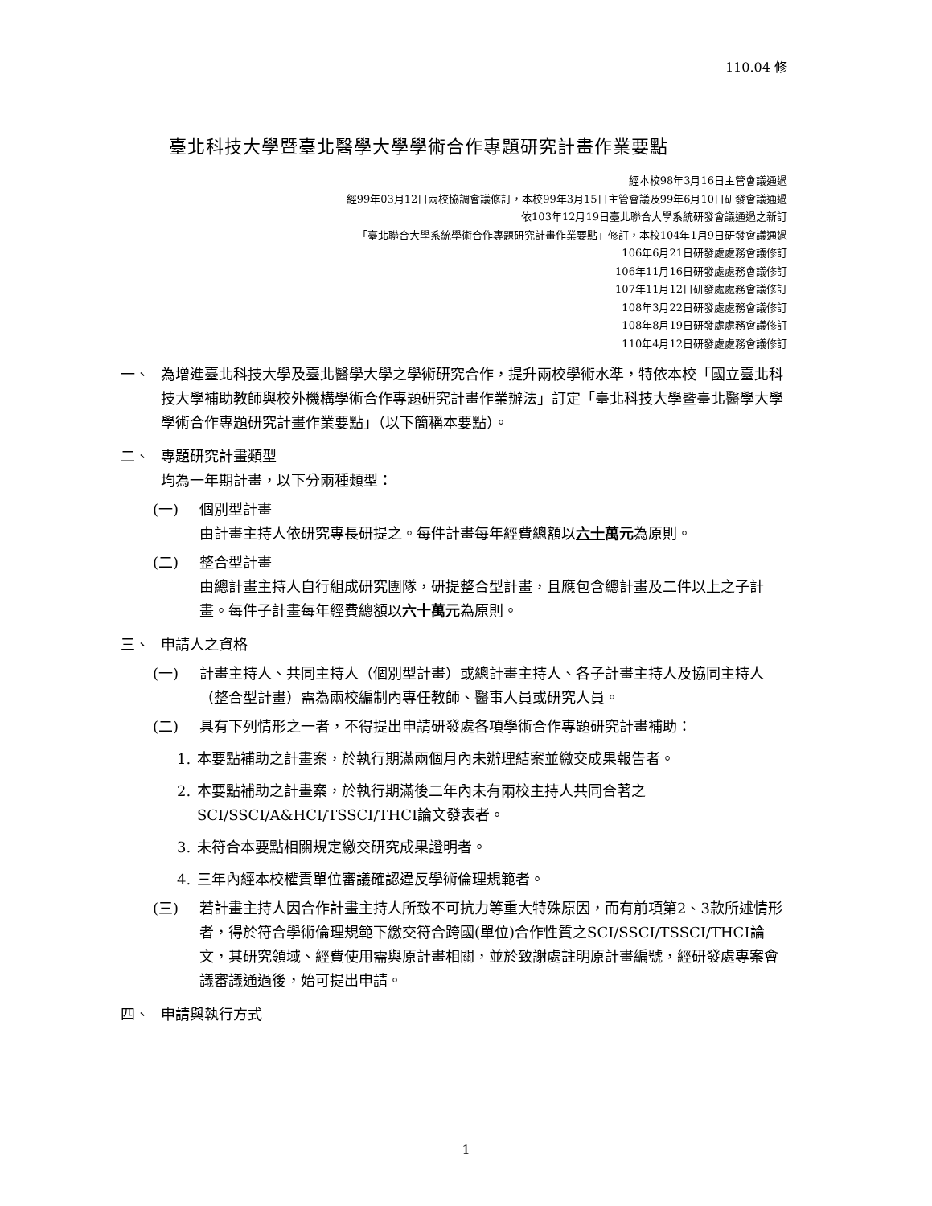110.04 修
臺北科技大學暨臺北醫學大學學術合作專題研究計畫作業要點
經本校98年3月16日主管會議通過
經99年03月12日兩校協調會議修訂，本校99年3月15日主管會議及99年6月10日研發會議通過
依103年12月19日臺北聯合大學系統研發會議通過之新訂
「臺北聯合大學系統學術合作專題研究計畫作業要點」修訂，本校104年1月9日研發會議通過
106年6月21日研發處處務會議修訂
106年11月16日研發處處務會議修訂
107年11月12日研發處處務會議修訂
108年3月22日研發處處務會議修訂
108年8月19日研發處處務會議修訂
110年4月12日研發處處務會議修訂
一、 為增進臺北科技大學及臺北醫學大學之學術研究合作，提升兩校學術水準，特依本校「國立臺北科技大學補助教師與校外機構學術合作專題研究計畫作業辦法」訂定「臺北科技大學暨臺北醫學大學學術合作專題研究計畫作業要點」（以下簡稱本要點）。
二、 專題研究計畫類型
均為一年期計畫，以下分兩種類型：
(一) 個別型計畫
由計畫主持人依研究專長研提之。每件計畫每年經費總額以六十 萬元為原則。
(二) 整合型計畫
由總計畫主持人自行組成研究團隊，研提整合型計畫，且應包含總計畫及二件以上之子計畫。每件子計畫每年經費總額以六十 萬元為原則。
三、 申請人之資格
(一) 計畫主持人、共同主持人（個別型計畫）或總計畫主持人、各子計畫主持人及協同主持人（整合型計畫）需為兩校編制內專任教師、醫事人員或研究人員。
(二) 具有下列情形之一者，不得提出申請研發處各項學術合作專題研究計畫補助：
1. 本要點補助之計畫案，於執行期滿兩個月內未辦理結案並繳交成果報告者。
2. 本要點補助之計畫案，於執行期滿後二年內未有兩校主持人共同合著之SCI/SSCI/A&HCI/TSSCI/THCI論文發表者。
3. 未符合本要點相關規定繳交研究成果證明者。
4. 三年內經本校權責單位審議確認違反學術倫理規範者。
(三) 若計畫主持人因合作計畫主持人所致不可抗力等重大特殊原因，而有前項第2、3款所述情形者，得於符合學術倫理規範下繳交符合跨國(單位)合作性質之SCI/SSCI/TSSCI/THCI論文，其研究領域、經費使用需與原計畫相關，並於致謝處註明原計畫編號，經研發處專案會議審議通過後，始可提出申請。
四、 申請與執行方式
1